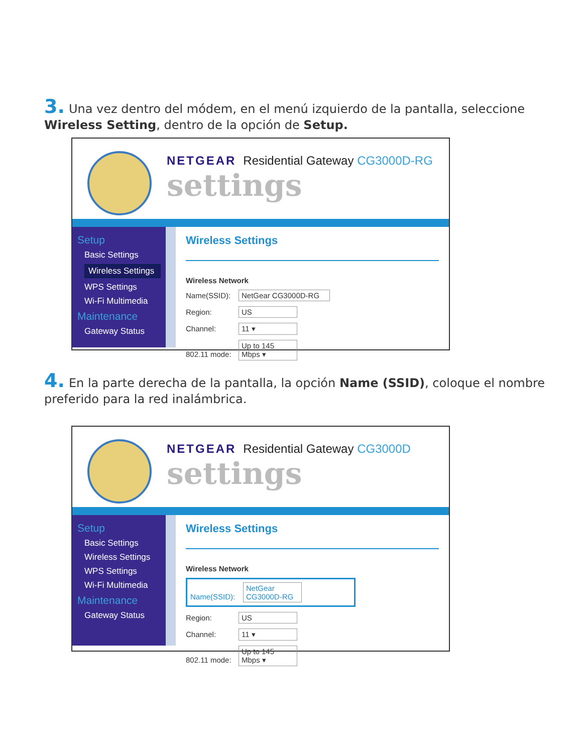3. Una vez dentro del módem, en el menú izquierdo de la pantalla, seleccione Wireless Setting, dentro de la opción de Setup.
NETGEAR Residential Gateway CG3000D-RG
settings
Setup
Basic Settings
Wireless Settings
WPS Settings
Wi-Fi Multimedia
Maintenance
Gateway Status
Wireless Settings
Wireless Network
Name(SSID): NetGear CG3000D-RG
Region: US
Channel: 11 ▾
802.11 mode: Up to 145 Mbps ▾
4. En la parte derecha de la pantalla, la opción Name (SSID), coloque el nombre preferido para la red inalámbrica.
NETGEAR Residential Gateway CG3000D
settings
Setup
Basic Settings
Wireless Settings
WPS Settings
Wi-Fi Multimedia
Maintenance
Gateway Status
Wireless Settings
Wireless Network
Name(SSID): NetGear CG3000D-RG
Region: US
Channel: 11 ▾
802.11 mode: Up to 145 Mbps ▾